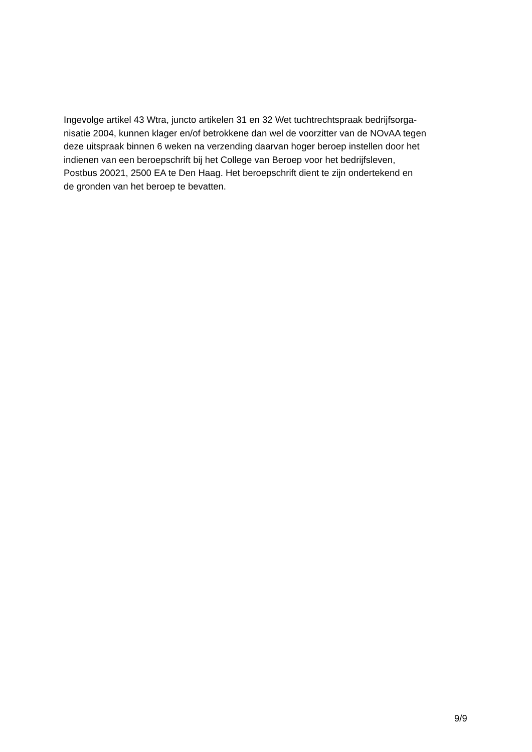Ingevolge artikel 43 Wtra, juncto artikelen 31 en 32 Wet tuchtrechtspraak bedrijfsorga-
nisatie 2004, kunnen klager en/of betrokkene dan wel de voorzitter van de NOvAA tegen
deze uitspraak binnen 6 weken na verzending daarvan hoger beroep instellen door het
indienen van een beroepschrift bij het College van Beroep voor het bedrijfsleven,
Postbus 20021, 2500 EA te Den Haag. Het beroepschrift dient te zijn ondertekend en
de gronden van het beroep te bevatten.
9/9